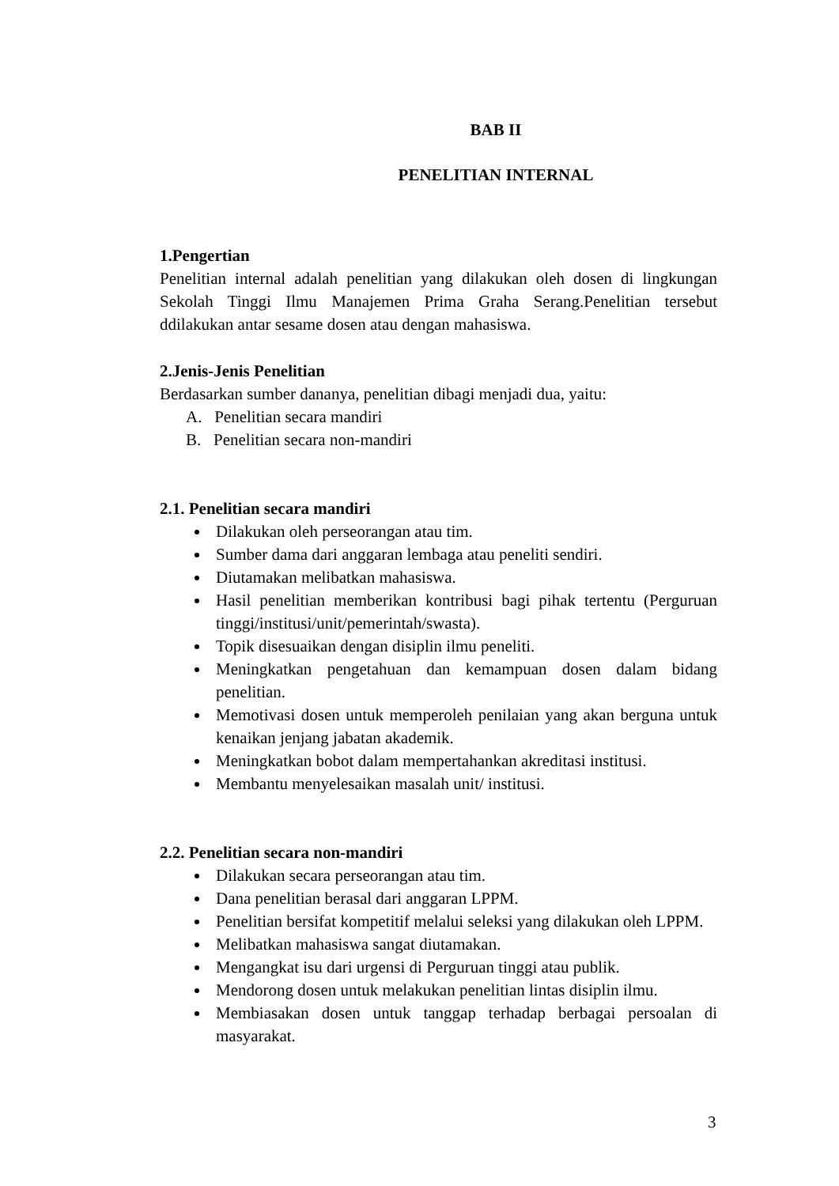BAB II
PENELITIAN INTERNAL
1.Pengertian
Penelitian internal adalah penelitian yang dilakukan oleh dosen di lingkungan Sekolah Tinggi Ilmu Manajemen Prima Graha Serang.Penelitian tersebut ddilakukan antar sesame dosen atau dengan mahasiswa.
2.Jenis-Jenis Penelitian
Berdasarkan sumber dananya, penelitian dibagi menjadi dua, yaitu:
A. Penelitian secara mandiri
B. Penelitian secara non-mandiri
2.1. Penelitian secara mandiri
Dilakukan oleh perseorangan atau tim.
Sumber dama dari anggaran lembaga atau peneliti sendiri.
Diutamakan melibatkan mahasiswa.
Hasil penelitian memberikan kontribusi bagi pihak tertentu (Perguruan tinggi/institusi/unit/pemerintah/swasta).
Topik disesuaikan dengan disiplin ilmu peneliti.
Meningkatkan pengetahuan dan kemampuan dosen dalam bidang penelitian.
Memotivasi dosen untuk memperoleh penilaian yang akan berguna untuk kenaikan jenjang jabatan akademik.
Meningkatkan bobot dalam mempertahankan akreditasi institusi.
Membantu menyelesaikan masalah unit/ institusi.
2.2. Penelitian secara non-mandiri
Dilakukan secara perseorangan atau tim.
Dana penelitian berasal dari anggaran LPPM.
Penelitian bersifat kompetitif melalui seleksi yang dilakukan oleh LPPM.
Melibatkan mahasiswa sangat diutamakan.
Mengangkat isu dari urgensi di Perguruan tinggi atau publik.
Mendorong dosen untuk melakukan penelitian lintas disiplin ilmu.
Membiasakan dosen untuk tanggap terhadap berbagai persoalan di masyarakat.
3